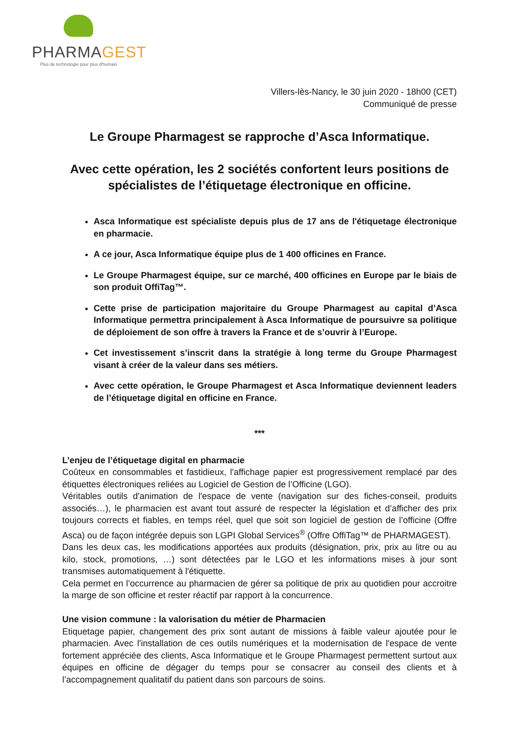PHARMAGEST
Plus de technologie pour plus d'humain
Villers-lès-Nancy, le 30 juin 2020 - 18h00 (CET)
Communiqué de presse
Le Groupe Pharmagest se rapproche d’Asca Informatique.
Avec cette opération, les 2 sociétés confortent leurs positions de spécialistes de l’étiquetage électronique en officine.
Asca Informatique est spécialiste depuis plus de 17 ans de l'étiquetage électronique en pharmacie.
A ce jour, Asca Informatique équipe plus de 1 400 officines en France.
Le Groupe Pharmagest équipe, sur ce marché, 400 officines en Europe par le biais de son produit OffiTag™.
Cette prise de participation majoritaire du Groupe Pharmagest au capital d’Asca Informatique permettra principalement à Asca Informatique de poursuivre sa politique de déploiement de son offre à travers la France et de s’ouvrir à l’Europe.
Cet investissement s’inscrit dans la stratégie à long terme du Groupe Pharmagest visant à créer de la valeur dans ses métiers.
Avec cette opération, le Groupe Pharmagest et Asca Informatique deviennent leaders de l’étiquetage digital en officine en France.
***
L’enjeu de l’étiquetage digital en pharmacie
Coûteux en consommables et fastidieux, l'affichage papier est progressivement remplacé par des étiquettes électroniques reliées au Logiciel de Gestion de l’Officine (LGO).
Véritables outils d'animation de l'espace de vente (navigation sur des fiches-conseil, produits associés…), le pharmacien est avant tout assuré de respecter la législation et d’afficher des prix toujours corrects et fiables, en temps réel, quel que soit son logiciel de gestion de l’officine (Offre Asca) ou de façon intégrée depuis son LGPI Global Services<sup>®</sup> (Offre OffiTag™ de PHARMAGEST).
Dans les deux cas, les modifications apportées aux produits (désignation, prix, prix au litre ou au kilo, stock, promotions, …) sont détectées par le LGO et les informations mises à jour sont transmises automatiquement à l'étiquette.
Cela permet en l’occurrence au pharmacien de gérer sa politique de prix au quotidien pour accroitre la marge de son officine et rester réactif par rapport à la concurrence.
Une vision commune : la valorisation du métier de Pharmacien
Etiquetage papier, changement des prix sont autant de missions à faible valeur ajoutée pour le pharmacien. Avec l'installation de ces outils numériques et la modernisation de l'espace de vente fortement appréciée des clients, Asca Informatique et le Groupe Pharmagest permettent surtout aux équipes en officine de dégager du temps pour se consacrer au conseil des clients et à l’accompagnement qualitatif du patient dans son parcours de soins.